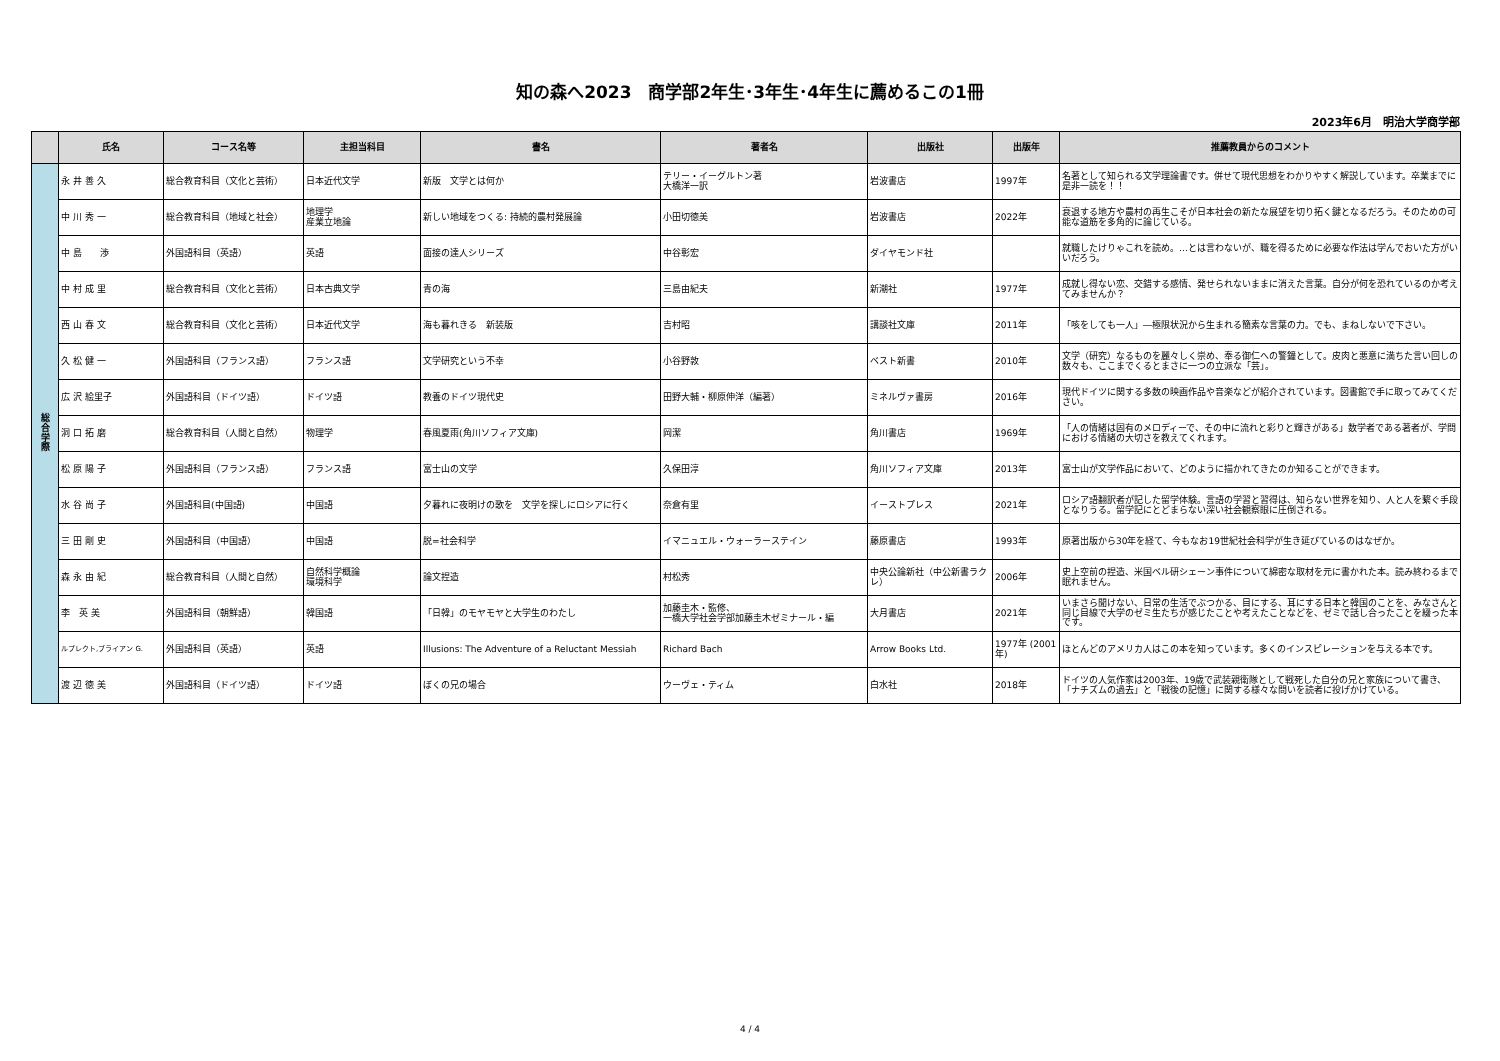知の森へ2023　商学部2年生･3年生･4年生に薦めるこの1冊
2023年6月　明治大学商学部
| | 氏名 | コース名等 | 主担当科目 | 書名 | 著者名 | 出版社 | 出版年 | 推薦教員からのコメント |
| --- | --- | --- | --- | --- | --- | --- | --- | --- |
| 総 合 学 際 | 永 井 善 久 | 総合教育科目（文化と芸術） | 日本近代文学 | 新版 文学とは何か | テリー・イーグルトン著 大橋洋一訳 | 岩波書店 | 1997年 | 名著として知られる文学理論書です。併せて現代思想をわかりやすく解説しています。卒業までに是非一読を！！ |
| | 中 川 秀 一 | 総合教育科目（地域と社会） | 地理学 産業立地論 | 新しい地域をつくる: 持続的農村発展論 | 小田切徳美 | 岩波書店 | 2022年 | 衰退する地方や農村の再生こそが日本社会の新たな展望を切り拓く鍵となるだろう。そのための可能な道筋を多角的に論じている。 |
| | 中 島 渉 | 外国語科目（英語） | 英語 | 面接の達人シリーズ | 中谷彰宏 | ダイヤモンド社 | | 就職したけりゃこれを読め。…とは言わないが、職を得るために必要な作法は学んでおいた方がいいだろう。 |
| | 中 村 成 里 | 総合教育科目（文化と芸術） | 日本古典文学 | 青の海 | 三島由紀夫 | 新潮社 | 1977年 | 成就し得ない恋、交錯する感情、発せられないままに消えた言葉。自分が何を恐れているのか考えてみませんか？ |
| | 西 山 春 文 | 総合教育科目（文化と芸術） | 日本近代文学 | 海も暮れきる 新装版 | 吉村昭 | 講談社文庫 | 2011年 | 「咳をしても一人」―極限状況から生まれる簡素な言葉の力。でも、まねしないで下さい。 |
| | 久 松 健 一 | 外国語科目（フランス語） | フランス語 | 文学研究という不幸 | 小谷野敦 | ベスト新書 | 2010年 | 文学（研究）なるものを麗々しく崇め、奉る御仁への警鐘として。皮肉と悪意に満ちた言い回しの数々も、ここまでくるとまさに一つの立派な「芸」。 |
| | 広 沢 絵里子 | 外国語科目（ドイツ語） | ドイツ語 | 教養のドイツ現代史 | 田野大輔・柳原伸洋（編著） | ミネルヴァ書房 | 2016年 | 現代ドイツに関する多数の映画作品や音楽などが紹介されています。図書館で手に取ってみてください。 |
| | 洞 口 拓 磨 | 総合教育科目（人間と自然） | 物理学 | 春風夏雨(角川ソフィア文庫) | 岡潔 | 角川書店 | 1969年 | 「人の情緒は固有のメロディーで、その中に流れと彩りと輝きがある」数学者である著者が、学問における情緒の大切さを教えてくれます。 |
| | 松 原 陽 子 | 外国語科目（フランス語） | フランス語 | 富士山の文学 | 久保田淳 | 角川ソフィア文庫 | 2013年 | 富士山が文学作品において、どのように描かれてきたのか知ることができます。 |
| | 水 谷 尚 子 | 外国語科目(中国語) | 中国語 | 夕暮れに夜明けの歌を 文学を探しにロシアに行く | 奈倉有里 | イーストプレス | 2021年 | ロシア語翻訳者が記した留学体験。言語の学習と習得は、知らない世界を知り、人と人を繋ぐ手段となりうる。留学記にとどまらない深い社会観察眼に圧倒される。 |
| | 三 田 剛 史 | 外国語科目（中国語） | 中国語 | 脱=社会科学 | イマニュエル・ウォーラーステイン | 藤原書店 | 1993年 | 原著出版から30年を経て、今もなお19世紀社会科学が生き延びているのはなぜか。 |
| | 森 永 由 紀 | 総合教育科目（人間と自然） | 自然科学概論 環境科学 | 論文捏造 | 村松秀 | 中央公論新社（中公新書ラクレ） | 2006年 | 史上空前の捏造、米国ベル研シェーン事件について綿密な取材を元に書かれた本。読み終わるまで眠れません。 |
| | 李 英 美 | 外国語科目（朝鮮語） | 韓国語 | 「日韓」のモヤモヤと大学生のわたし | 加藤圭木・監修、 一橋大学社会学部加藤圭木ゼミナール・編 | 大月書店 | 2021年 | いまさら聞けない、日常の生活でぶつかる、目にする、耳にする日本と韓国のことを、みなさんと同じ目線で大学のゼミ生たちが感じたことや考えたことなどを、ゼミで話し合ったことを綴った本です。 |
| | ルプレクト,ブライアン G. | 外国語科目（英語） | 英語 | Illusions: The Adventure of a Reluctant Messiah | Richard Bach | Arrow Books Ltd. | 1977年 (2001年) | ほとんどのアメリカ人はこの本を知っています。多くのインスピレーションを与える本です。 |
| | 渡 辺 徳 美 | 外国語科目（ドイツ語） | ドイツ語 | ぼくの兄の場合 | ウーヴェ・ティム | 白水社 | 2018年 | ドイツの人気作家は2003年、19歳で武装親衛隊として戦死した自分の兄と家族について書き、「ナチズムの過去」と「戦後の記憶」に関する様々な問いを読者に投げかけている。 |
4 / 4